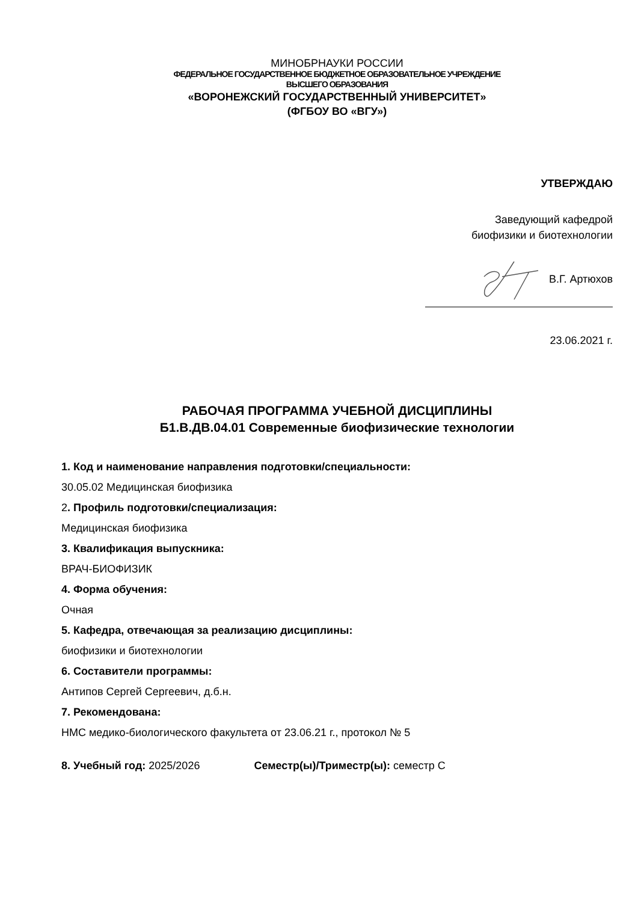МИНОБРНАУКИ РОССИИ
ФЕДЕРАЛЬНОЕ ГОСУДАРСТВЕННОЕ БЮДЖЕТНОЕ ОБРАЗОВАТЕЛЬНОЕ УЧРЕЖДЕНИЕ
ВЫСШЕГО ОБРАЗОВАНИЯ
«ВОРОНЕЖСКИЙ ГОСУДАРСТВЕННЫЙ УНИВЕРСИТЕТ»
(ФГБОУ ВО «ВГУ»)
УТВЕРЖДАЮ
Заведующий кафедрой
биофизики и биотехнологии
В.Г. Артюхов
23.06.2021 г.
РАБОЧАЯ ПРОГРАММА УЧЕБНОЙ ДИСЦИПЛИНЫ
Б1.В.ДВ.04.01 Современные биофизические технологии
1. Код и наименование направления подготовки/специальности:
30.05.02 Медицинская биофизика
2. Профиль подготовки/специализация:
Медицинская биофизика
3. Квалификация выпускника:
ВРАЧ-БИОФИЗИК
4. Форма обучения:
Очная
5. Кафедра, отвечающая за реализацию дисциплины:
биофизики и биотехнологии
6. Составители программы:
Антипов Сергей Сергеевич, д.б.н.
7. Рекомендована:
НМС медико-биологического факультета от 23.06.21 г., протокол № 5
8. Учебный год: 2025/2026 Семестр(ы)/Триместр(ы): семестр С